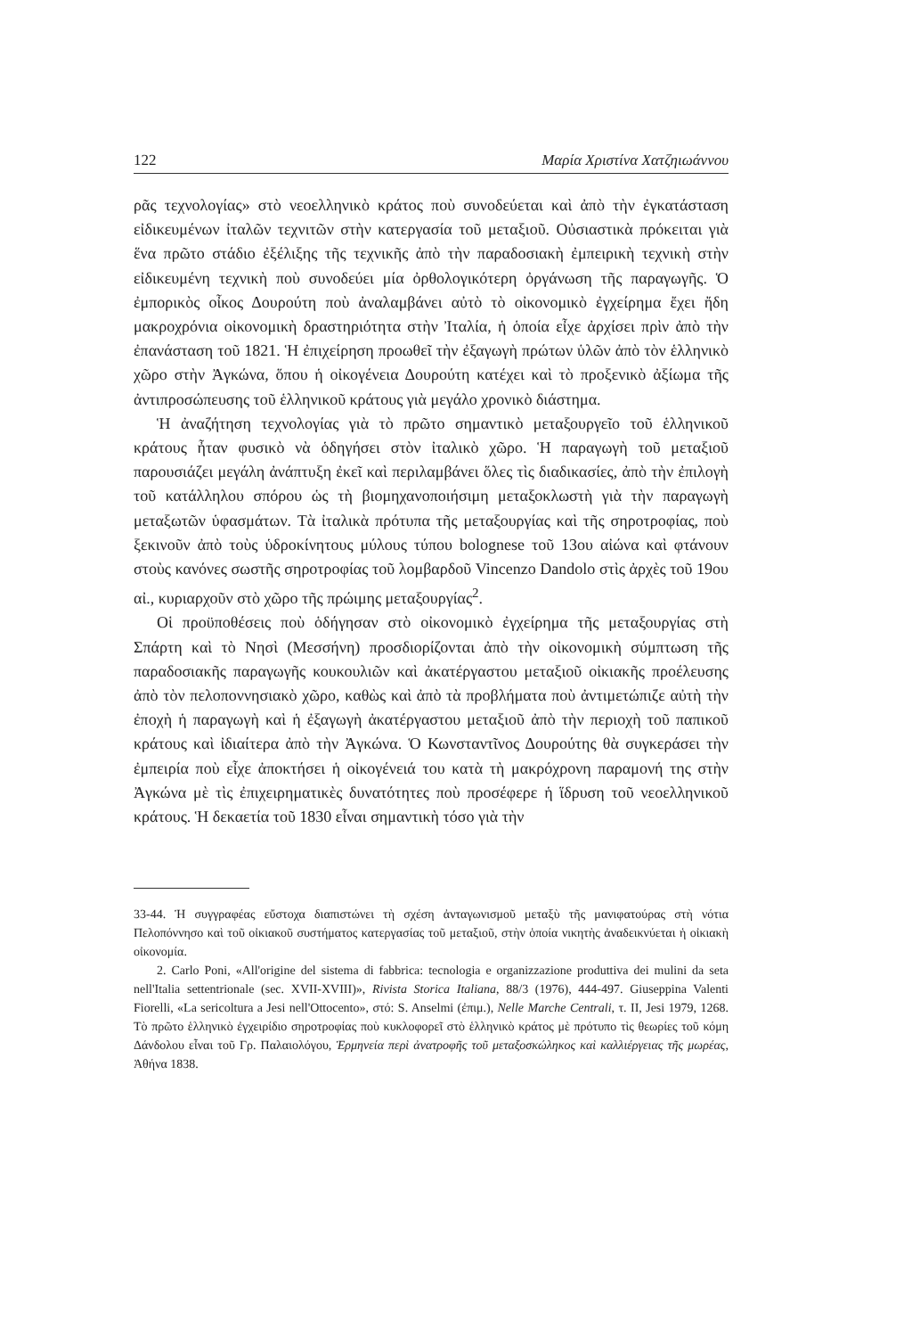122 Μαρία Χριστίνα Χατζηιωάννου
ρᾶς τεχνολογίας» στὸ νεοελληνικὸ κράτος ποὺ συνοδεύεται καὶ ἀπὸ τὴν ἐγκατάσταση εἰδικευμένων ἰταλῶν τεχνιτῶν στὴν κατεργασία τοῦ μεταξιοῦ. Οὐσιαστικὰ πρόκειται γιὰ ἕνα πρῶτο στάδιο ἐξέλιξης τῆς τεχνικῆς ἀπὸ τὴν παραδοσιακὴ ἐμπειρικὴ τεχνικὴ στὴν εἰδικευμένη τεχνικὴ ποὺ συνοδεύει μία ὀρθολογικότερη ὀργάνωση τῆς παραγωγῆς. Ὁ ἐμπορικὸς οἶκος Δουρούτη ποὺ ἀναλαμβάνει αὐτὸ τὸ οἰκονομικὸ ἐγχείρημα ἔχει ἤδη μακροχρόνια οἰκονομικὴ δραστηριότητα στὴν Ἰταλία, ἡ ὁποία εἶχε ἀρχίσει πρὶν ἀπὸ τὴν ἐπανάσταση τοῦ 1821. Ἡ ἐπιχείρηση προωθεῖ τὴν ἐξαγωγὴ πρώτων ὑλῶν ἀπὸ τὸν ἑλληνικὸ χῶρο στὴν Ἀγκώνα, ὅπου ἡ οἰκογένεια Δουρούτη κατέχει καὶ τὸ προξενικὸ ἀξίωμα τῆς ἀντιπροσώπευσης τοῦ ἑλληνικοῦ κράτους γιὰ μεγάλο χρονικὸ διάστημα.
Ἡ ἀναζήτηση τεχνολογίας γιὰ τὸ πρῶτο σημαντικὸ μεταξουργεῖο τοῦ ἑλληνικοῦ κράτους ἦταν φυσικὸ νὰ ὁδηγήσει στὸν ἰταλικὸ χῶρο. Ἡ παραγωγὴ τοῦ μεταξιοῦ παρουσιάζει μεγάλη ἀνάπτυξη ἐκεῖ καὶ περιλαμβάνει ὅλες τὶς διαδικασίες, ἀπὸ τὴν ἐπιλογὴ τοῦ κατάλληλου σπόρου ὡς τὴ βιομηχανοποιήσιμη μεταξοκλωστὴ γιὰ τὴν παραγωγὴ μεταξωτῶν ὑφασμάτων. Τὰ ἰταλικὰ πρότυπα τῆς μεταξουργίας καὶ τῆς σηροτροφίας, ποὺ ξεκινοῦν ἀπὸ τοὺς ὑδροκίνητους μύλους τύπου bolognese τοῦ 13ου αἰώνα καὶ φτάνουν στοὺς κανόνες σωστῆς σηροτροφίας τοῦ λομβαρδοῦ Vincenzo Dandolo στὶς ἀρχὲς τοῦ 19ου αἰ., κυριαρχοῦν στὸ χῶρο τῆς πρώιμης μεταξουργίας<sup>2</sup>.
Οἱ προϋποθέσεις ποὺ ὁδήγησαν στὸ οἰκονομικὸ ἐγχείρημα τῆς μεταξουργίας στὴ Σπάρτη καὶ τὸ Νησὶ (Μεσσήνη) προσδιορίζονται ἀπὸ τὴν οἰκονομικὴ σύμπτωση τῆς παραδοσιακῆς παραγωγῆς κουκουλιῶν καὶ ἀκατέργαστου μεταξιοῦ οἰκιακῆς προέλευσης ἀπὸ τὸν πελοποννησιακὸ χῶρο, καθὼς καὶ ἀπὸ τὰ προβλήματα ποὺ ἀντιμετώπιζε αὐτὴ τὴν ἐποχὴ ἡ παραγωγὴ καὶ ἡ ἐξαγωγὴ ἀκατέργαστου μεταξιοῦ ἀπὸ τὴν περιοχὴ τοῦ παπικοῦ κράτους καὶ ἰδιαίτερα ἀπὸ τὴν Ἀγκώνα. Ὁ Κωνσταντῖνος Δουρούτης θὰ συγκεράσει τὴν ἐμπειρία ποὺ εἶχε ἀποκτήσει ἡ οἰκογένειά του κατὰ τὴ μακρόχρονη παραμονή της στὴν Ἀγκώνα μὲ τὶς ἐπιχειρηματικὲς δυνατότητες ποὺ προσέφερε ἡ ἵδρυση τοῦ νεοελληνικοῦ κράτους. Ἡ δεκαετία τοῦ 1830 εἶναι σημαντικὴ τόσο γιὰ τὴν
33-44. Ἡ συγγραφέας εὔστοχα διαπιστώνει τὴ σχέση ἀνταγωνισμοῦ μεταξὺ τῆς μανιφατούρας στὴ νότια Πελοπόννησο καὶ τοῦ οἰκιακοῦ συστήματος κατεργασίας τοῦ μεταξιοῦ, στὴν ὁποία νικητὴς ἀναδεικνύεται ἡ οἰκιακὴ οἰκονομία.
2. Carlo Poni, «All'origine del sistema di fabbrica: tecnologia e organizzazione produttiva dei mulini da seta nell'Italia settentrionale (sec. XVII-XVIII)», Rivista Storica Italiana, 88/3 (1976), 444-497. Giuseppina Valenti Fiorelli, «La sericoltura a Jesi nell'Ottocento», στό: S. Anselmi (ἐπιμ.), Nelle Marche Centrali, τ. II, Jesi 1979, 1268. Τὸ πρῶτο ἑλληνικὸ ἐγχειρίδιο σηροτροφίας ποὺ κυκλοφορεῖ στὸ ἑλληνικὸ κράτος μὲ πρότυπο τὶς θεωρίες τοῦ κόμη Δάνδολου εἶναι τοῦ Γρ. Παλαιολόγου, Ἑρμηνεία περὶ ἀνατροφῆς τοῦ μεταξοσκώληκος καὶ καλλιέργειας τῆς μωρέας, Ἀθήνα 1838.